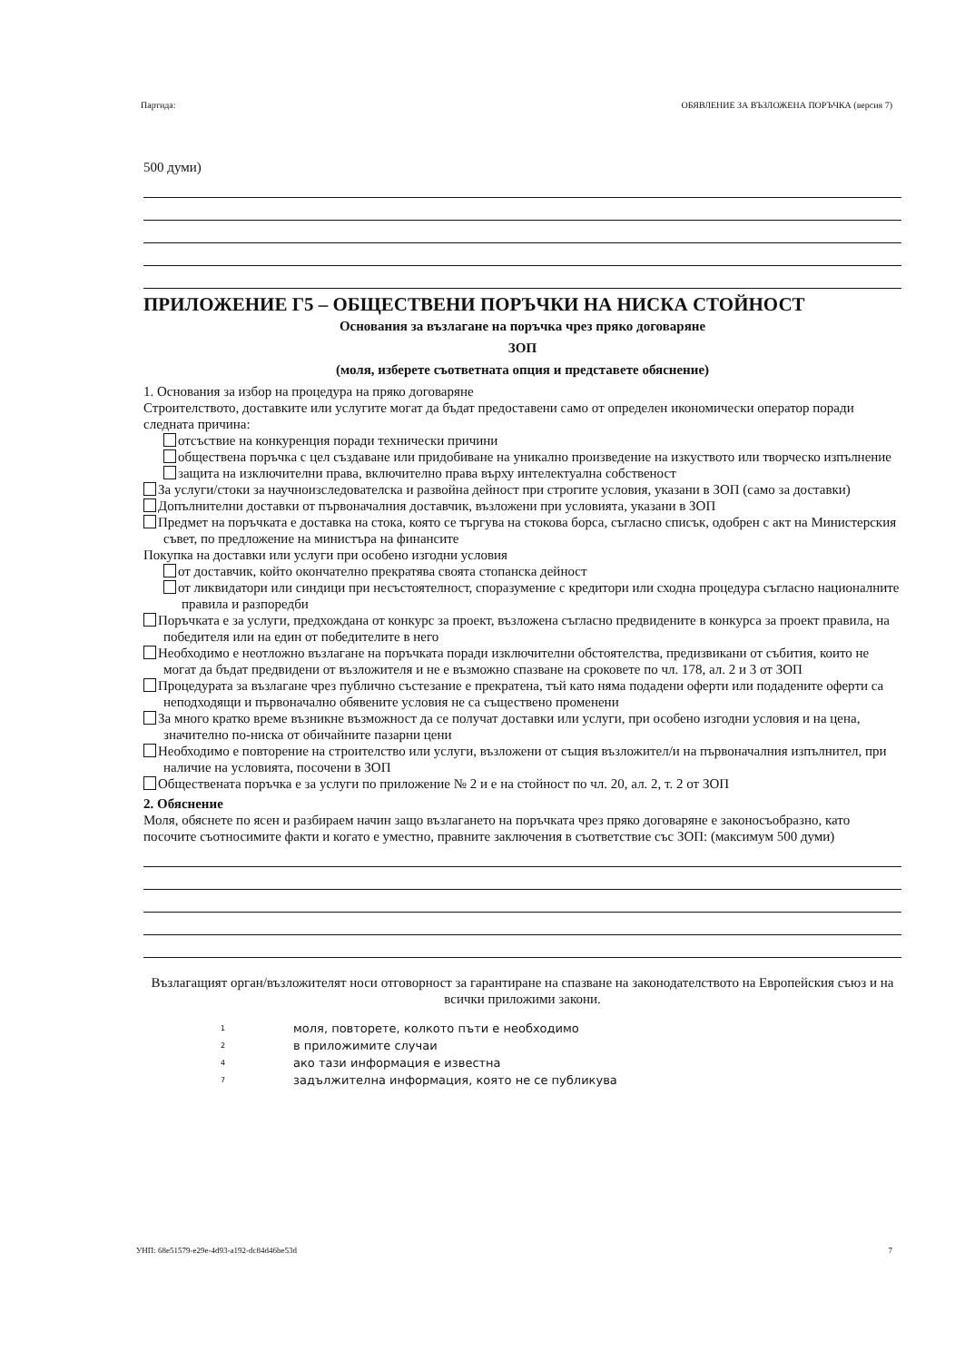Партида: ОБЯВЛЕНИЕ ЗА ВЪЗЛОЖЕНА ПОРЪЧКА (версия 7)
500 думи)
ПРИЛОЖЕНИЕ Г5 – ОБЩЕСТВЕНИ ПОРЪЧКИ НА НИСКА СТОЙНОСТ
Основания за възлагане на поръчка чрез пряко договаряне
ЗОП
(моля, изберете съответната опция и представете обяснение)
1. Основания за избор на процедура на пряко договаряне
Строителството, доставките или услугите могат да бъдат предоставени само от определен икономически оператор поради следната причина:
отсъствие на конкуренция поради технически причини
обществена поръчка с цел създаване или придобиване на уникално произведение на изкуството или творческо изпълнение
защита на изключителни права, включително права върху интелектуална собственост
За услуги/стоки за научноизследователска и развойна дейност при строгите условия, указани в ЗОП (само за доставки)
Допълнителни доставки от първоначалния доставчик, възложени при условията, указани в ЗОП
Предмет на поръчката е доставка на стока, която се търгува на стокова борса, съгласно списък, одобрен с акт на Министерския съвет, по предложение на министъра на финансите
Покупка на доставки или услуги при особено изгодни условия
от доставчик, който окончателно прекратява своята стопанска дейност
от ликвидатори или синдици при несъстоятелност, споразумение с кредитори или сходна процедура съгласно националните правила и разпоредби
Поръчката е за услуги, предхождана от конкурс за проект, възложена съгласно предвидените в конкурса за проект правила, на победителя или на един от победителите в него
Необходимо е неотложно възлагане на поръчката поради изключителни обстоятелства, предизвикани от събития, които не могат да бъдат предвидени от възложителя и не е възможно спазване на сроковете по чл. 178, ал. 2 и 3 от ЗОП
Процедурата за възлагане чрез публично състезание е прекратена, тъй като няма подадени оферти или подадените оферти са неподходящи и първоначално обявените условия не са съществено променени
За много кратко време възникне възможност да се получат доставки или услуги, при особено изгодни условия и на цена, значително по-ниска от обичайните пазарни цени
Необходимо е повторение на строителство или услуги, възложени от същия възложител/и на първоначалния изпълнител, при наличие на условията, посочени в ЗОП
Обществената поръчка е за услуги по приложение № 2 и е на стойност по чл. 20, ал. 2, т. 2 от ЗОП
2. Обяснение
Моля, обяснете по ясен и разбираем начин защо възлагането на поръчката чрез пряко договаряне е законосъобразно, като посочите съотносимите факти и когато е уместно, правните заключения в съответствие със ЗОП: (максимум 500 думи)
Възлагащият орган/възложителят носи отговорност за гарантиране на спазване на законодателството на Европейския съюз и на всички приложими закони.
1 моля, повторете, колкото пъти е необходимо
2 в приложимите случаи
4 ако тази информация е известна
7 задължителна информация, която не се публикува
УНП: 68e51579-e29e-4d93-a192-dc84d46be53d 7